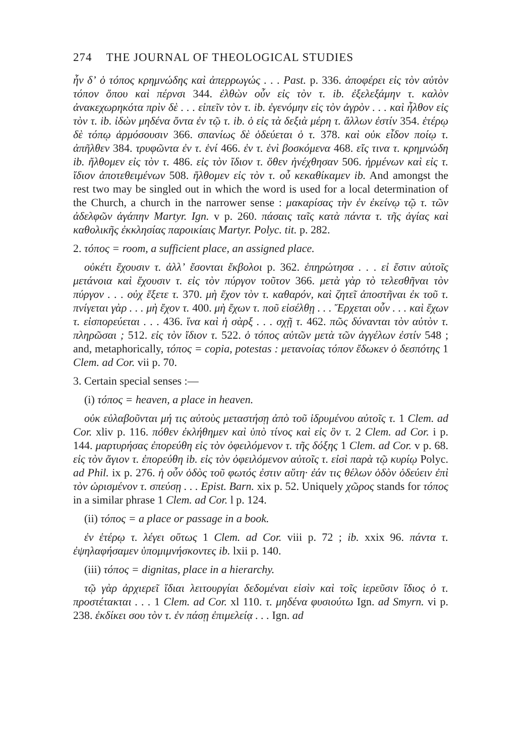274 THE JOURNAL OF THEOLOGICAL STUDIES
ἦν δʼ ὁ τόπος κρημνώδης καὶ ἀπερρωγώς . . . Past. p. 336. ἀποφέρει εἰς τὸν αὐτὸν τόπον ὅπου καὶ πέρνσι 344. ἐλθὼν οὖν εἰς τὸν τ. ib. ἐξελεξάμην τ. καλὸν ἀνακεχωρηκότα πρὶν δὲ . . . εἰπεῖν τὸν τ. ib. ἐγενόμην εἰς τὸν ἀγρὸν . . . καὶ ἦλθον εἰς τὸν τ. ib. ἰδὼν μηδένα ὄντα ἐν τῷ τ. ib. ὁ εἰς τὰ δεξιὰ μέρη τ. ἄλλων ἐστίν 354. ἑτέρῳ δὲ τόπῳ ἁρμόσουσιν 366. σπανίως δὲ ὁδεύεται ὁ τ. 378. καὶ οὐκ εἶδον ποίῳ τ. ἀπῆλθεν 384. τρυφῶντα ἐν τ. ἑνί 466. ἐν τ. ἑνὶ βοσκόμενα 468. εἴς τινα τ. κρημνώδη ib. ἤλθομεν εἰς τὸν τ. 486. εἰς τὸν ἴδιον τ. ὅθεν ἠνέχθησαν 506. ἠρμένων καὶ εἰς τ. ἴδιον ἀποτεθειμένων 508. ἤλθομεν εἰς τὸν τ. οὗ κεκαθίκαμεν ib. And amongst the rest two may be singled out in which the word is used for a local determination of the Church, a church in the narrower sense : μακαρίσας τὴν ἐν ἐκείνῳ τῷ τ. τῶν ἀδελφῶν ἀγάπην Martyr. Ign. v p. 260. πάσαις ταῖς κατὰ πάντα τ. τῆς ἁγίας καὶ καθολικῆς ἐκκλησίας παροικίαις Martyr. Polyc. tit. p. 282.
2. τόπος = room, a sufficient place, an assigned place.
οὐκέτι ἔχουσιν τ. ἀλλʼ ἔσονται ἔκβολοι p. 362. ἐπηρώτησα . . . εἰ ἔστιν αὐτοῖς μετάνοια καὶ ἔχουσιν τ. εἰς τὸν πύργον τοῦτον 366. μετὰ γὰρ τὸ τελεσθῆναι τὸν πύργον . . . οὐχ ἕξετε τ. 370. μὴ ἔχον τὸν τ. καθαρόν, καὶ ζητεῖ ἀποστῆναι ἐκ τοῦ τ. πνίγεται γὰρ . . . μὴ ἔχον τ. 400. μὴ ἔχων τ. ποῦ εἰσέλθῃ . . . Ἔρχεται οὖν . . . καὶ ἔχων τ. εἰσπορεύεται . . . 436. ἵνα καὶ ἡ σὰρξ . . . σχῇ τ. 462. πῶς δύνανται τὸν αὐτὸν τ. πληρῶσαι ; 512. εἰς τὸν ἴδιον τ. 522. ὁ τόπος αὐτῶν μετὰ τῶν ἀγγέλων ἐστίν 548 ; and, metaphorically, τόπος = copia, potestas : μετανοίας τόπον ἔδωκεν ὁ δεσπότης 1 Clem. ad Cor. vii p. 70.
3. Certain special senses :—
(i) τόπος = heaven, a place in heaven.
οὐκ εὐλαβοῦνται μή τις αὐτοὺς μεταστήσῃ ἀπὸ τοῦ ἱδρυμένου αὐτοῖς τ. 1 Clem. ad Cor. xliv p. 116. πόθεν ἐκλήθημεν καὶ ὑπὸ τίνος καὶ εἰς ὃν τ. 2 Clem. ad Cor. i p. 144. μαρτυρήσας ἐπορεύθη εἰς τὸν ὀφειλόμενον τ. τῆς δόξης 1 Clem. ad Cor. v p. 68. εἰς τὸν ἅγιον τ. ἐπορεύθη ib. εἰς τὸν ὀφειλόμενον αὐτοῖς τ. εἰσὶ παρὰ τῷ κυρίῳ Polyc. ad Phil. ix p. 276. ἡ οὖν ὁδὸς τοῦ φωτός ἐστιν αὕτη· ἐάν τις θέλων ὁδὸν ὁδεύειν ἐπὶ τὸν ὡρισμένον τ. σπεύσῃ . . . Epist. Barn. xix p. 52. Uniquely χῶρος stands for τόπος in a similar phrase 1 Clem. ad Cor. l p. 124.
(ii) τόπος = a place or passage in a book.
ἐν ἑτέρῳ τ. λέγει οὕτως 1 Clem. ad Cor. viii p. 72 ; ib. xxix 96. πάντα τ. ἐψηλαφήσαμεν ὑπομιμνήσκοντες ib. lxii p. 140.
(iii) τόπος = dignitas, place in a hierarchy.
τῷ γὰρ ἀρχιερεῖ ἴδιαι λειτουργίαι δεδομέναι εἰσὶν καὶ τοῖς ἱερεῦσιν ἴδιος ὁ τ. προστέτακται . . . 1 Clem. ad Cor. xl 110. τ. μηδένα φυσιούτω Ign. ad Smyrn. vi p. 238. ἐκδίκει σου τὸν τ. ἐν πάσῃ ἐπιμελείᾳ . . . Ign. ad